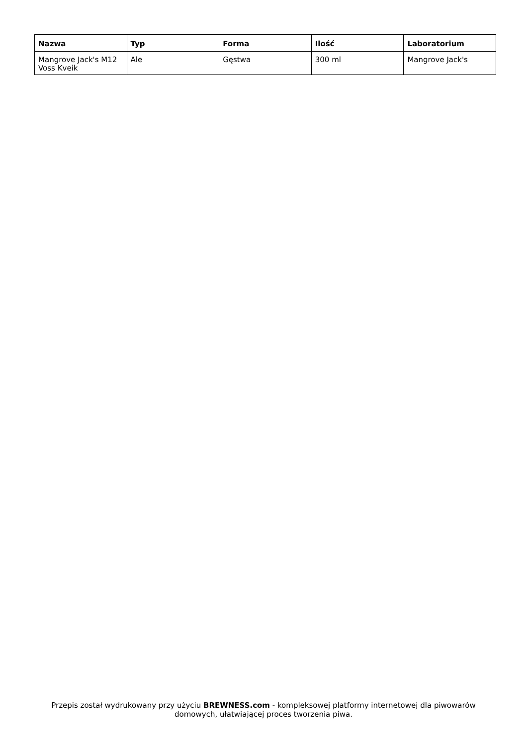| Nazwa | Typ | Forma | Ilość | Laboratorium |
| --- | --- | --- | --- | --- |
| Mangrove Jack's M12 Voss Kveik | Ale | Gęstwa | 300 ml | Mangrove Jack's |
Przepis został wydrukowany przy użyciu BREWNESS.com - kompleksowej platformy internetowej dla piwowarów domowych, ułatwiającej proces tworzenia piwa.